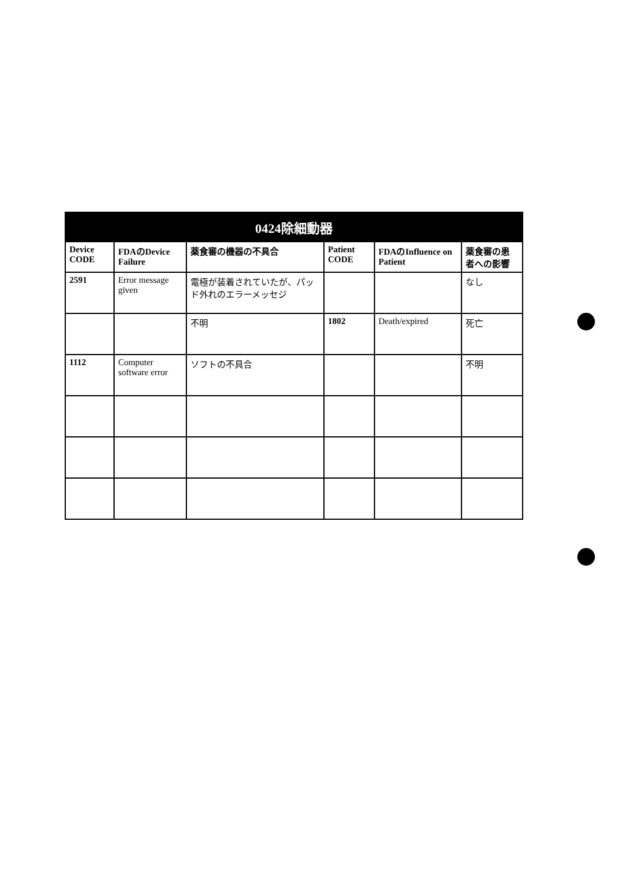| 0424除細動器 | | | | | |
| --- | --- | --- | --- | --- | --- |
| Device CODE | FDAのDevice Failure | 薬食審の機器の不具合 | Patient CODE | FDAのInfluence on Patient | 薬食審の患者への影響 |
| 2591 | Error message given | 電極が装着されていたが、パッド外れのエラーメッセジ | | | なし |
| | | 不明 | 1802 | Death/expired | 死亡 |
| 1112 | Computer software error | ソフトの不具合 | | | 不明 |